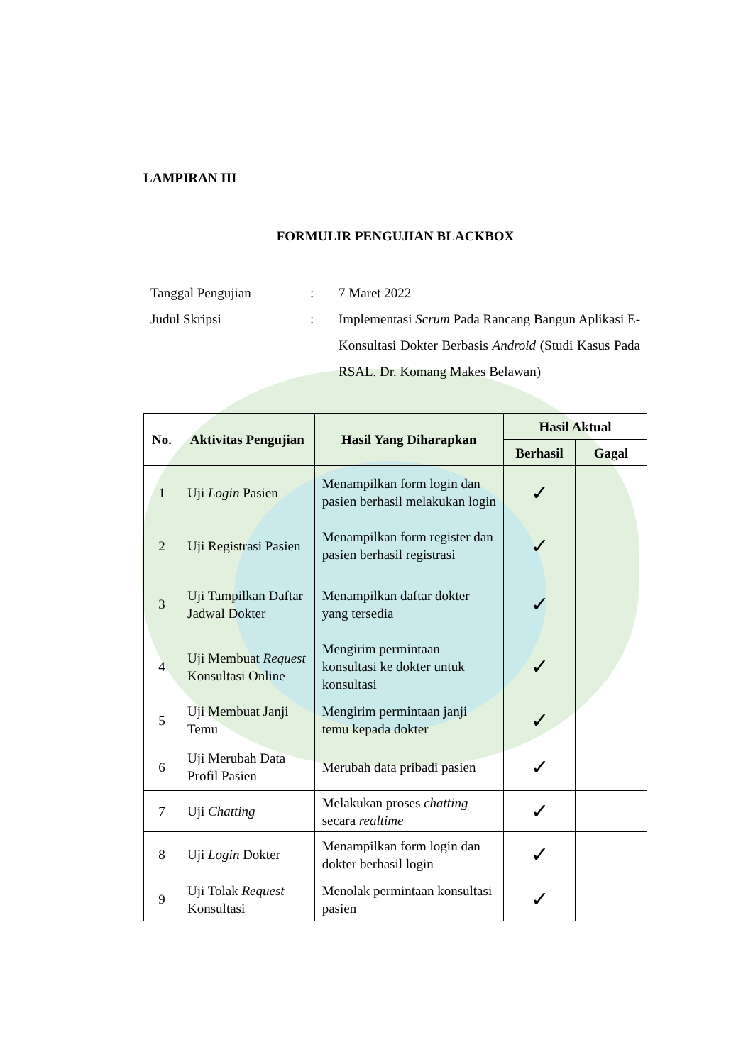LAMPIRAN III
FORMULIR PENGUJIAN BLACKBOX
Tanggal Pengujian
:
7 Maret 2022
Judul Skripsi
:
Implementasi Scrum Pada Rancang Bangun Aplikasi E-Konsultasi Dokter Berbasis Android (Studi Kasus Pada RSAL. Dr. Komang Makes Belawan)
| No. | Aktivitas Pengujian | Hasil Yang Diharapkan | Hasil Aktual | |
| --- | --- | --- | --- | --- |
| | | | Berhasil | Gagal |
| 1 | Uji Login Pasien | Menampilkan form login dan pasien berhasil melakukan login | ✓ | |
| 2 | Uji Registrasi Pasien | Menampilkan form register dan pasien berhasil registrasi | ✓ | |
| 3 | Uji Tampilkan Daftar Jadwal Dokter | Menampilkan daftar dokter yang tersedia | ✓ | |
| 4 | Uji Membuat Request Konsultasi Online | Mengirim permintaan konsultasi ke dokter untuk konsultasi | ✓ | |
| 5 | Uji Membuat Janji Temu | Mengirim permintaan janji temu kepada dokter | ✓ | |
| 6 | Uji Merubah Data Profil Pasien | Merubah data pribadi pasien | ✓ | |
| 7 | Uji Chatting | Melakukan proses chatting secara realtime | ✓ | |
| 8 | Uji Login Dokter | Menampilkan form login dan dokter berhasil login | ✓ | |
| 9 | Uji Tolak Request Konsultasi | Menolak permintaan konsultasi pasien | ✓ | |